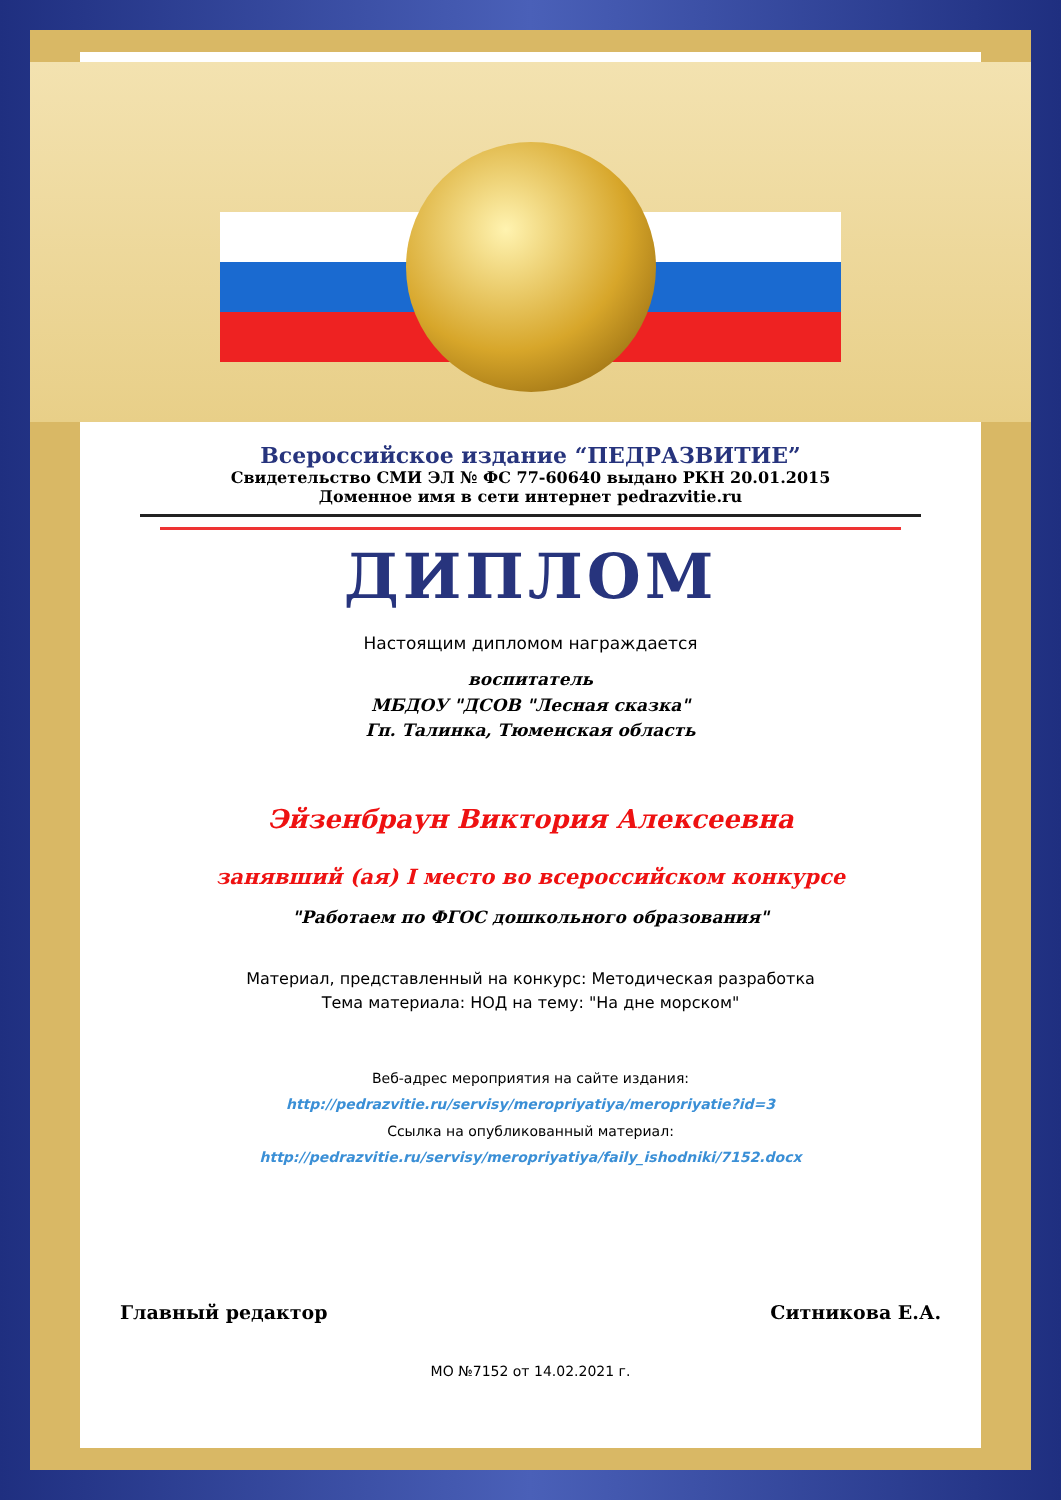Всероссийское издание “ПЕДРАЗВИТИЕ”
Свидетельство СМИ ЭЛ № ФС 77-60640 выдано РКН 20.01.2015
Доменное имя в сети интернет pedrazvitie.ru
ДИПЛОМ
Настоящим дипломом награждается
воспитатель
МБДОУ "ДСОВ "Лесная сказка"
Гп. Талинка, Тюменская область
Эйзенбраун Виктория Алексеевна
занявший (ая) I место во всероссийском конкурсе
"Работаем по ФГОС дошкольного образования"
Материал, представленный на конкурс: Методическая разработка
Тема материала: НОД на тему: "На дне морском"
Веб-адрес мероприятия на сайте издания:
http://pedrazvitie.ru/servisy/meropriyatiya/meropriyatie?id=3
Ссылка на опубликованный материал:
http://pedrazvitie.ru/servisy/meropriyatiya/faily_ishodniki/7152.docx
Главный редактор Ситникова Е.А.
МО №7152 от 14.02.2021 г.